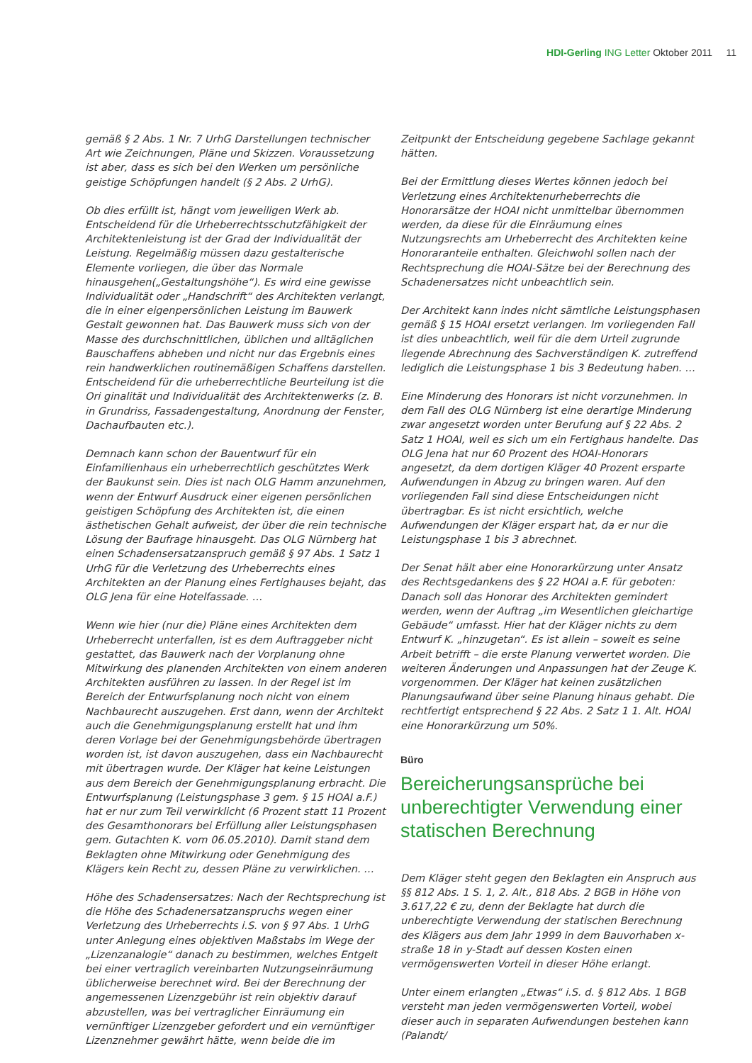HDI-Gerling ING Letter Oktober 2011 11
gemäß § 2 Abs. 1 Nr. 7 UrhG Darstellungen technischer Art wie Zeichnungen, Pläne und Skizzen. Voraussetzung ist aber, dass es sich bei den Werken um persönliche geistige Schöpfungen handelt (§ 2 Abs. 2 UrhG).
Ob dies erfüllt ist, hängt vom jeweiligen Werk ab. Entscheidend für die Urheberrechtsschutzfähigkeit der Architektenleistung ist der Grad der Individualität der Leistung. Regelmäßig müssen dazu gestalterische Elemente vorliegen, die über das Normale hinausgehen(„Gestaltungshöhe“). Es wird eine gewisse Individualität oder „Handschrift“ des Architekten verlangt, die in einer eigenpersönlichen Leistung im Bauwerk Gestalt gewonnen hat. Das Bauwerk muss sich von der Masse des durchschnittlichen, üblichen und alltäglichen Bauschaffens abheben und nicht nur das Ergebnis eines rein handwerklichen routinemäßigen Schaffens darstellen. Entscheidend für die urheberrechtliche Beurteilung ist die Ori ginalität und Individualität des Architektenwerks (z. B. in Grundriss, Fassadengestaltung, Anordnung der Fenster, Dachaufbauten etc.).
Demnach kann schon der Bauentwurf für ein Einfamilienhaus ein urheberrechtlich geschütztes Werk der Baukunst sein. Dies ist nach OLG Hamm anzunehmen, wenn der Entwurf Ausdruck einer eigenen persönlichen geistigen Schöpfung des Architekten ist, die einen ästhetischen Gehalt aufweist, der über die rein technische Lösung der Baufrage hinausgeht. Das OLG Nürnberg hat einen Schadensersatzanspruch gemäß § 97 Abs. 1 Satz 1 UrhG für die Verletzung des Urheberrechts eines Architekten an der Planung eines Fertighauses bejaht, das OLG Jena für eine Hotelfassade. …
Wenn wie hier (nur die) Pläne eines Architekten dem Urheberrecht unterfallen, ist es dem Auftraggeber nicht gestattet, das Bauwerk nach der Vorplanung ohne Mitwirkung des planenden Architekten von einem anderen Architekten ausführen zu lassen. In der Regel ist im Bereich der Entwurfsplanung noch nicht von einem Nachbaurecht auszugehen. Erst dann, wenn der Architekt auch die Genehmigungsplanung erstellt hat und ihm deren Vorlage bei der Genehmigungsbehörde übertragen worden ist, ist davon auszugehen, dass ein Nachbaurecht mit übertragen wurde. Der Kläger hat keine Leistungen aus dem Bereich der Genehmigungsplanung erbracht. Die Entwurfsplanung (Leistungsphase 3 gem. § 15 HOAI a.F.) hat er nur zum Teil verwirklicht (6 Prozent statt 11 Prozent des Gesamthonorars bei Erfüllung aller Leistungsphasen gem. Gutachten K. vom 06.05.2010). Damit stand dem Beklagten ohne Mitwirkung oder Genehmigung des Klägers kein Recht zu, dessen Pläne zu verwirklichen. …
Höhe des Schadensersatzes: Nach der Rechtsprechung ist die Höhe des Schadenersatzanspruchs wegen einer Verletzung des Urheberrechts i.S. von § 97 Abs. 1 UrhG unter Anlegung eines objektiven Maßstabs im Wege der „Lizenzanalogie“ danach zu bestimmen, welches Entgelt bei einer vertraglich vereinbarten Nutzungseinräumung üblicherweise berechnet wird. Bei der Berechnung der angemessenen Lizenzgebühr ist rein objektiv darauf abzustellen, was bei vertraglicher Einräumung ein vernünftiger Lizenzgeber gefordert und ein vernünftiger Lizenznehmer gewährt hätte, wenn beide die im
Zeitpunkt der Entscheidung gegebene Sachlage gekannt hätten.
Bei der Ermittlung dieses Wertes können jedoch bei Verletzung eines Architektenurheberrechts die Honorarsätze der HOAI nicht unmittelbar übernommen werden, da diese für die Einräumung eines Nutzungsrechts am Urheberrecht des Architekten keine Honoraranteile enthalten. Gleichwohl sollen nach der Rechtsprechung die HOAI-Sätze bei der Berechnung des Schadenersatzes nicht unbeachtlich sein.
Der Architekt kann indes nicht sämtliche Leistungsphasen gemäß § 15 HOAI ersetzt verlangen. Im vorliegenden Fall ist dies unbeachtlich, weil für die dem Urteil zugrunde liegende Abrechnung des Sachverständigen K. zutreffend lediglich die Leistungsphase 1 bis 3 Bedeutung haben. …
Eine Minderung des Honorars ist nicht vorzunehmen. In dem Fall des OLG Nürnberg ist eine derartige Minderung zwar angesetzt worden unter Berufung auf § 22 Abs. 2 Satz 1 HOAI, weil es sich um ein Fertighaus handelte. Das OLG Jena hat nur 60 Prozent des HOAI-Honorars angesetzt, da dem dortigen Kläger 40 Prozent ersparte Aufwendungen in Abzug zu bringen waren. Auf den vorliegenden Fall sind diese Entscheidungen nicht übertragbar. Es ist nicht ersichtlich, welche Aufwendungen der Kläger erspart hat, da er nur die Leistungsphase 1 bis 3 abrechnet.
Der Senat hält aber eine Honorarkürzung unter Ansatz des Rechtsgedankens des § 22 HOAI a.F. für geboten: Danach soll das Honorar des Architekten gemindert werden, wenn der Auftrag „im Wesentlichen gleichartige Gebäude“ umfasst. Hier hat der Kläger nichts zu dem Entwurf K. „hinzugetan“. Es ist allein – soweit es seine Arbeit betrifft – die erste Planung verwertet worden. Die weiteren Änderungen und Anpassungen hat der Zeuge K. vorgenommen. Der Kläger hat keinen zusätzlichen Planungsaufwand über seine Planung hinaus gehabt. Die rechtfertigt entsprechend § 22 Abs. 2 Satz 1 1. Alt. HOAI eine Honorarkürzung um 50%.
Büro
Bereicherungsansprüche bei unberechtigter Verwendung einer statischen Berechnung
Dem Kläger steht gegen den Beklagten ein Anspruch aus §§ 812 Abs. 1 S. 1, 2. Alt., 818 Abs. 2 BGB in Höhe von 3.617,22 € zu, denn der Beklagte hat durch die unberechtigte Verwendung der statischen Berechnung des Klägers aus dem Jahr 1999 in dem Bauvorhaben x-straße 18 in y-Stadt auf dessen Kosten einen vermögenswerten Vorteil in dieser Höhe erlangt.
Unter einem erlangten „Etwas“ i.S. d. § 812 Abs. 1 BGB versteht man jeden vermögenswerten Vorteil, wobei dieser auch in separaten Aufwendungen bestehen kann (Palandt/